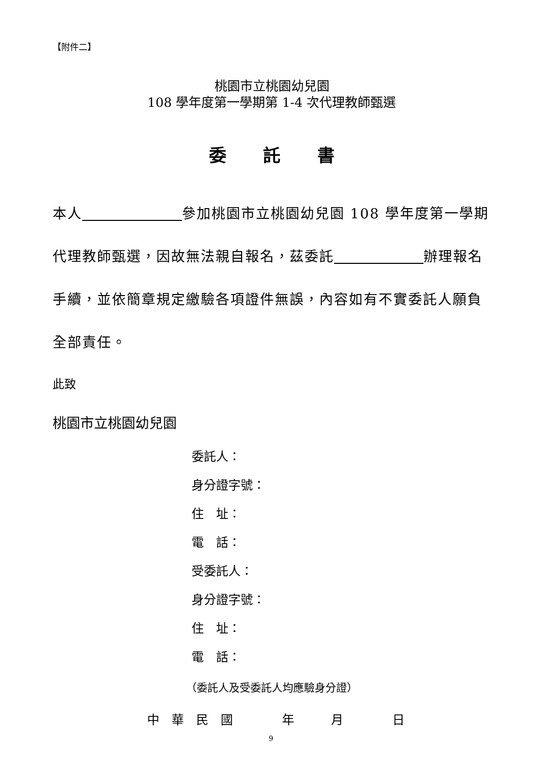【附件二】
桃園市立桃園幼兒園
108 學年度第一學期第 1-4 次代理教師甄選
委 託 書
本人 參加桃園市立桃園幼兒園 108 學年度第一學期代理教師甄選，因故無法親自報名，茲委託 辦理報名手續，並依簡章規定繳驗各項證件無誤，內容如有不實委託人願負全部責任。
此致
桃園市立桃園幼兒園
委託人：
身分證字號：
住　址：
電　話：
受委託人：
身分證字號：
住　址：
電　話：
（委託人及受委託人均應驗身分證）
中　華　民　國　　　　年　　　月　　　　日
9